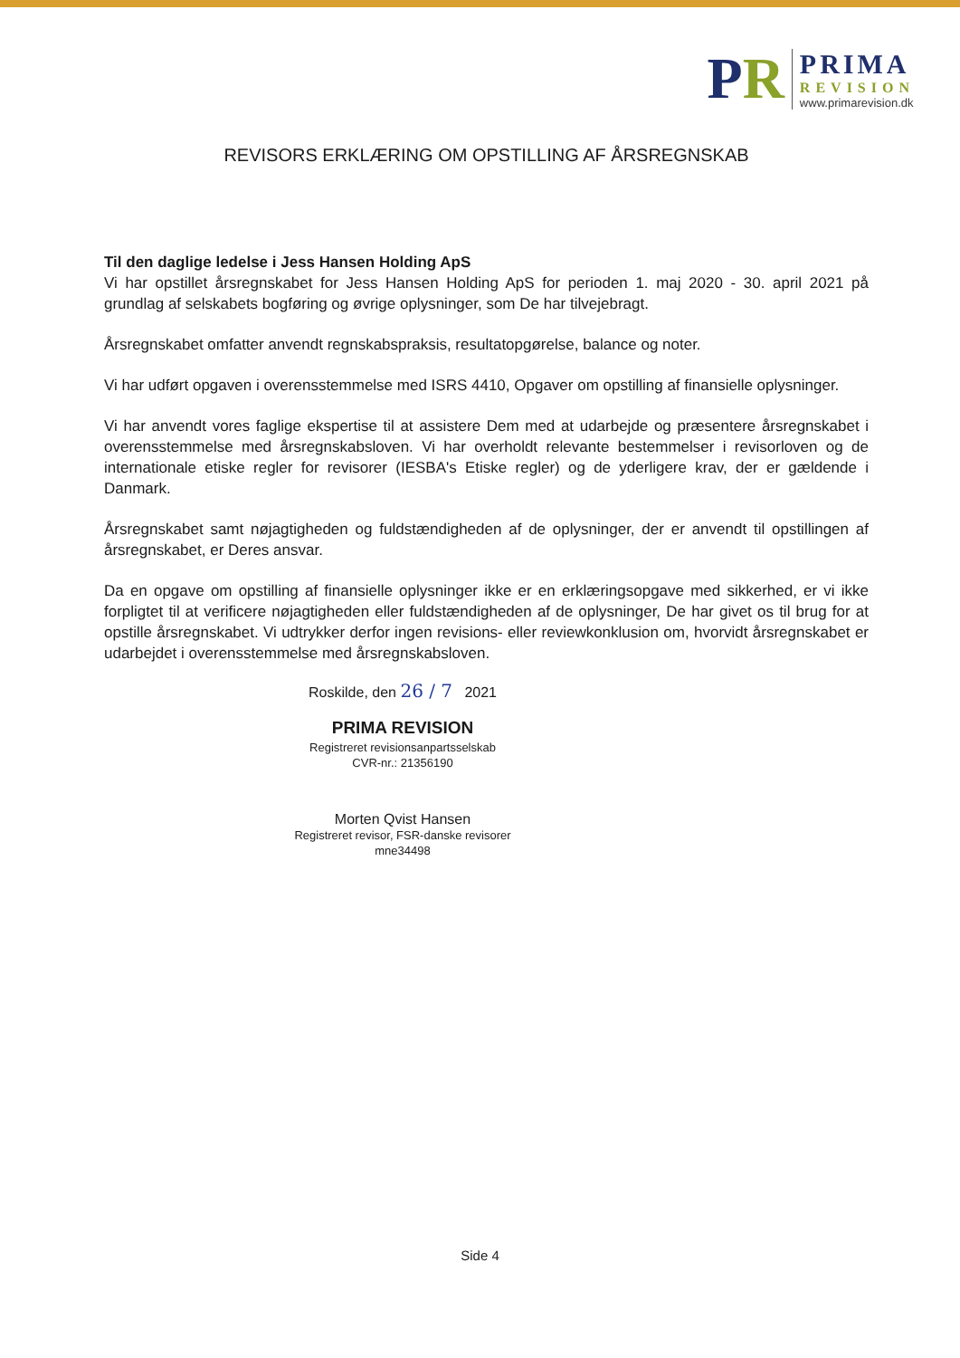PR
PRIMA
REVISION
www.primarevision.dk
REVISORS ERKLÆRING OM OPSTILLING AF ÅRSREGNSKAB
Til den daglige ledelse i Jess Hansen Holding ApS
Vi har opstillet årsregnskabet for Jess Hansen Holding ApS for perioden 1. maj 2020 - 30. april 2021 på grundlag af selskabets bogføring og øvrige oplysninger, som De har tilvejebragt.
Årsregnskabet omfatter anvendt regnskabspraksis, resultatopgørelse, balance og noter.
Vi har udført opgaven i overensstemmelse med ISRS 4410, Opgaver om opstilling af finansielle oplysninger.
Vi har anvendt vores faglige ekspertise til at assistere Dem med at udarbejde og præsentere årsregnskabet i overensstemmelse med årsregnskabsloven. Vi har overholdt relevante bestemmelser i revisorloven og de internationale etiske regler for revisorer (IESBA's Etiske regler) og de yderligere krav, der er gældende i Danmark.
Årsregnskabet samt nøjagtigheden og fuldstændigheden af de oplysninger, der er anvendt til opstillingen af årsregnskabet, er Deres ansvar.
Da en opgave om opstilling af finansielle oplysninger ikke er en erklæringsopgave med sikkerhed, er vi ikke forpligtet til at verificere nøjagtigheden eller fuldstændigheden af de oplysninger, De har givet os til brug for at opstille årsregnskabet. Vi udtrykker derfor ingen revisions- eller reviewkonklusion om, hvorvidt årsregnskabet er udarbejdet i overensstemmelse med årsregnskabsloven.
Roskilde, den 26 / 7 2021
PRIMA REVISION
Registreret revisionsanpartsselskab
CVR-nr.: 21356190
Morten Qvist Hansen
Registreret revisor, FSR-danske revisorer
mne34498
Side 4